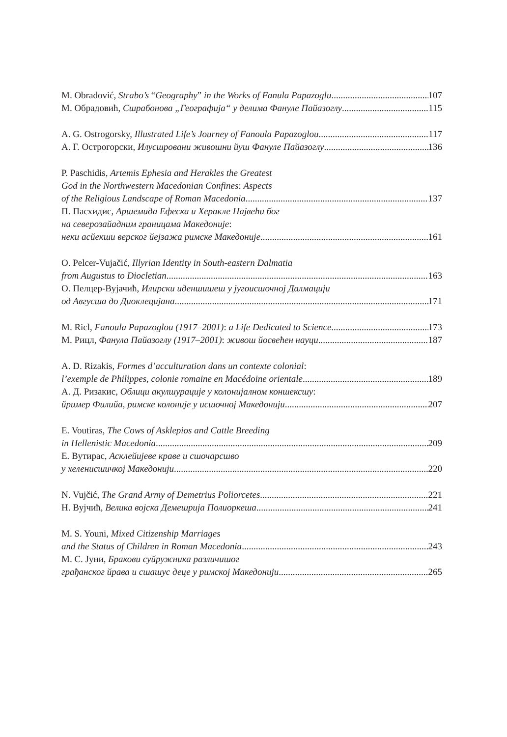M. Obradović, Strabo’s “Geography” in the Works of Fanula Papazoglu 107
М. Обрадовић, Сшрабонова „Географија“ у делима Фануле Пайазоглу 115
A. G. Ostrogorsky, Illustrated Life’s Journey of Fanoula Papazoglou 117
А. Г. Острогорски, Илусшровани живошни йуш Фануле Пайазоглу 136
P. Paschidis, Artemis Ephesia and Herakles the Greatest
God in the Northwestern Macedonian Confines: Aspects
of the Religious Landscape of Roman Macedonia 137
П. Пасхидис, Аршемида Ефеска и Херакле Највећи бог
на северозайадним границама Македоније:
неки асйекши верског йејзажа римске Македоније 161
O. Pelcer-Vujačić, Illyrian Identity in South-eastern Dalmatia
from Augustus to Diocletian 163
О. Пелцер-Вујачић, Илирски иденшишеш у југоисшочној Далмацији
од Авгусша до Диоклецијана 171
M. Ricl, Fanoula Papazoglou (1917–2001): a Life Dedicated to Science 173
М. Рицл, Фанула Пайазоглу (1917–2001): живош йосвећен науци 187
A. D. Rizakis, Formes d’acculturation dans un contexte colonial:
l’exemple de Philippes, colonie romaine en Macédoine orientale 189
А. Д. Ризакис, Облици акулшурације у колонијалном коншексшу:
йример Филийа, римске колоније у исшочној Македонији. 207
E. Voutiras, The Cows of Asklepios and Cattle Breeding
in Hellenistic Macedonia 209
Е. Вутирас, Асклейијеве краве и сшочарсшво
у хеленисшичкој Македонији 220
N. Vujčić, The Grand Army of Demetrius Poliorcetes 221
Н. Вујчић, Велика војска Демешрија Полиоркеша 241
M. S. Youni, Mixed Citizenship Marriages
and the Status of Children in Roman Macedonia 243
М. С. Јуни, Бракови суйружника различишог
грађанског йрава и сшашус деце у римској Македонији 265